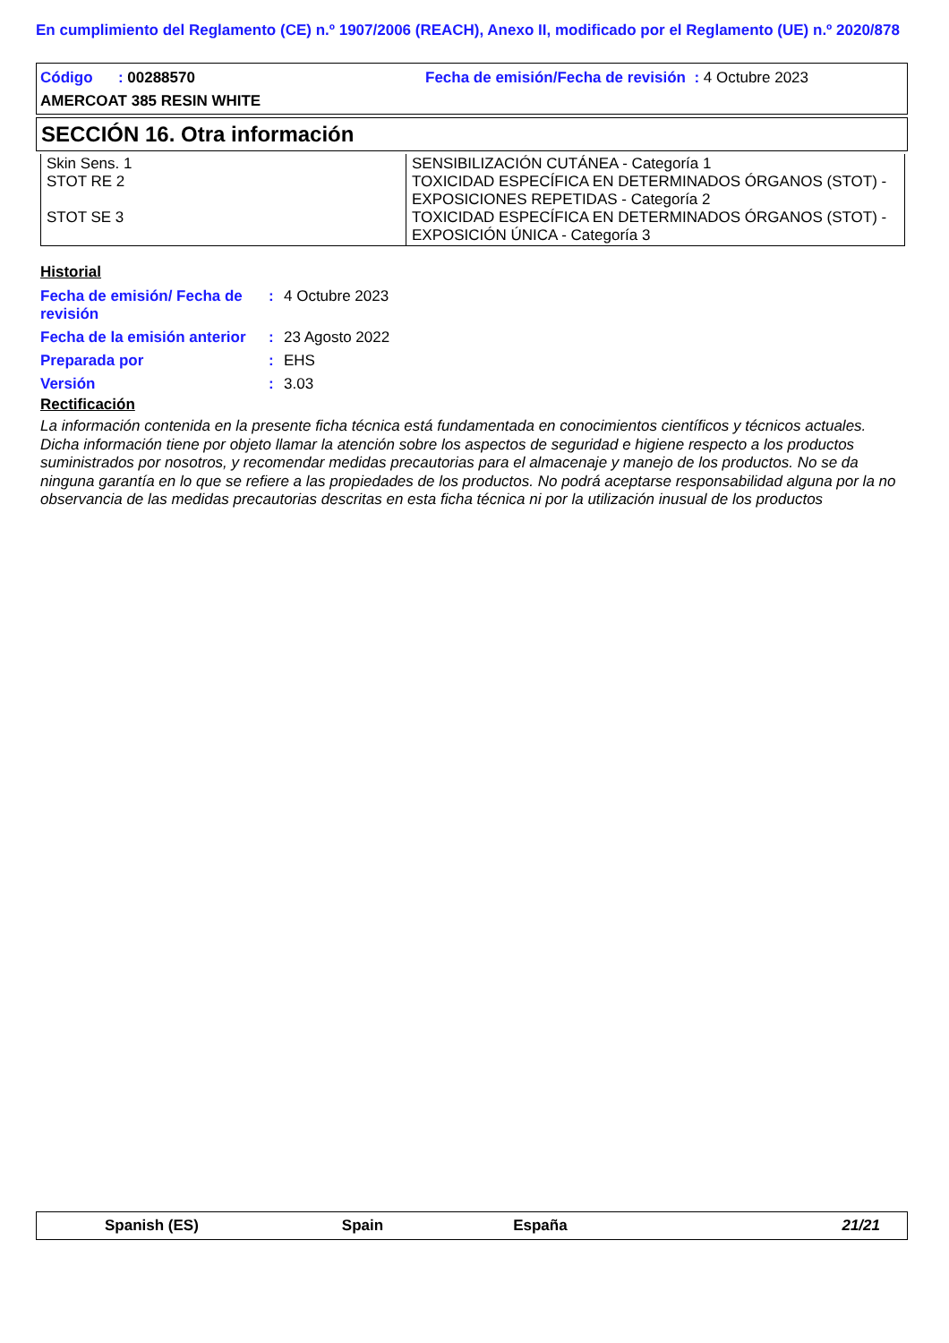En cumplimiento del Reglamento (CE) n.º 1907/2006 (REACH), Anexo II, modificado por el Reglamento (UE) n.º 2020/878
Código : 00288570 Fecha de emisión/Fecha de revisión : 4 Octubre 2023
AMERCOAT 385 RESIN WHITE
SECCIÓN 16. Otra información
| Skin Sens. 1 STOT RE 2 STOT SE 3 | SENSIBILIZACIÓN CUTÁNEA - Categoría 1 TOXICIDAD ESPECÍFICA EN DETERMINADOS ÓRGANOS (STOT) - EXPOSICIONES REPETIDAS - Categoría 2 TOXICIDAD ESPECÍFICA EN DETERMINADOS ÓRGANOS (STOT) - EXPOSICIÓN ÚNICA - Categoría 3 |
Historial
| Fecha de emisión/ Fecha de revisión | : | 4 Octubre 2023 |
| Fecha de la emisión anterior | : | 23 Agosto 2022 |
| Preparada por | : | EHS |
| Versión | : | 3.03 |
Rectificación
La información contenida en la presente ficha técnica está fundamentada en conocimientos científicos y técnicos actuales. Dicha información tiene por objeto llamar la atención sobre los aspectos de seguridad e higiene respecto a los productos suministrados por nosotros, y recomendar medidas precautorias para el almacenaje y manejo de los productos. No se da ninguna garantía en lo que se refiere a las propiedades de los productos. No podrá aceptarse responsabilidad alguna por la no observancia de las medidas precautorias descritas en esta ficha técnica ni por la utilización inusual de los productos
Spanish (ES) Spain España 21/21